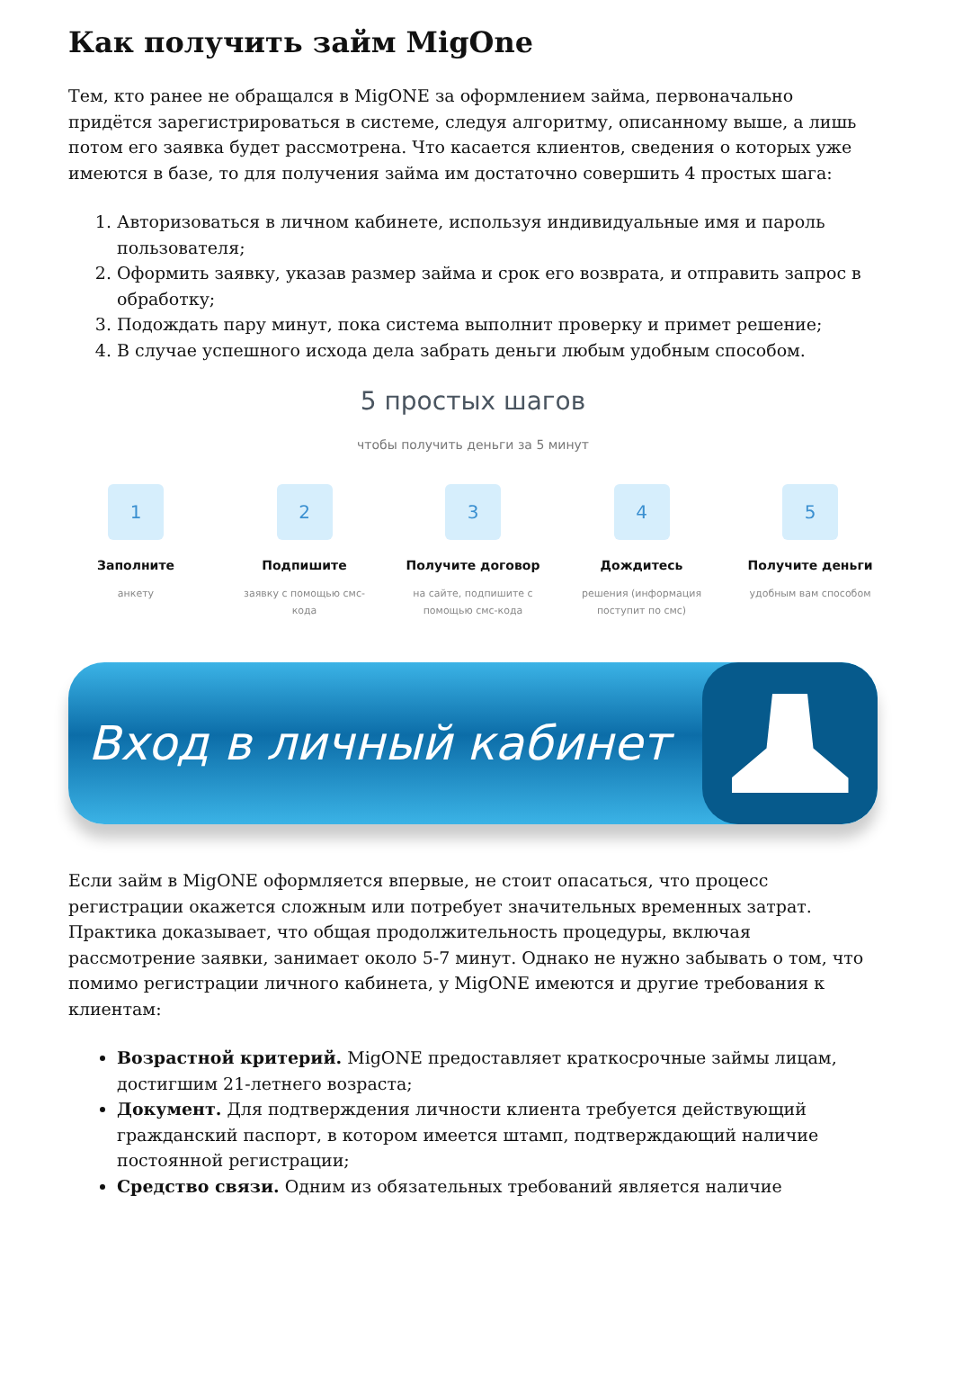Как получить займ MigOne
Тем, кто ранее не обращался в MigONE за оформлением займа, первоначально придётся зарегистрироваться в системе, следуя алгоритму, описанному выше, а лишь потом его заявка будет рассмотрена. Что касается клиентов, сведения о которых уже имеются в базе, то для получения займа им достаточно совершить 4 простых шага:
1. Авторизоваться в личном кабинете, используя индивидуальные имя и пароль пользователя;
2. Оформить заявку, указав размер займа и срок его возврата, и отправить запрос в обработку;
3. Подождать пару минут, пока система выполнит проверку и примет решение;
4. В случае успешного исхода дела забрать деньги любым удобным способом.
5 простых шагов
чтобы получить деньги за 5 минут
1
Заполните
анкету
2
Подпишите
заявку с помощью смс-кода
3
Получите договор
на сайте, подпишите с помощью смс-кода
4
Дождитесь
решения (информация поступит по смс)
5
Получите деньги
удобным вам способом
Вход в личный кабинет
Если займ в MigONE оформляется впервые, не стоит опасаться, что процесс регистрации окажется сложным или потребует значительных временных затрат. Практика доказывает, что общая продолжительность процедуры, включая рассмотрение заявки, занимает около 5-7 минут. Однако не нужно забывать о том, что помимо регистрации личного кабинета, у MigONE имеются и другие требования к клиентам:
Возрастной критерий. MigONE предоставляет краткосрочные займы лицам, достигшим 21-летнего возраста;
Документ. Для подтверждения личности клиента требуется действующий гражданский паспорт, в котором имеется штамп, подтверждающий наличие постоянной регистрации;
Средство связи. Одним из обязательных требований является наличие